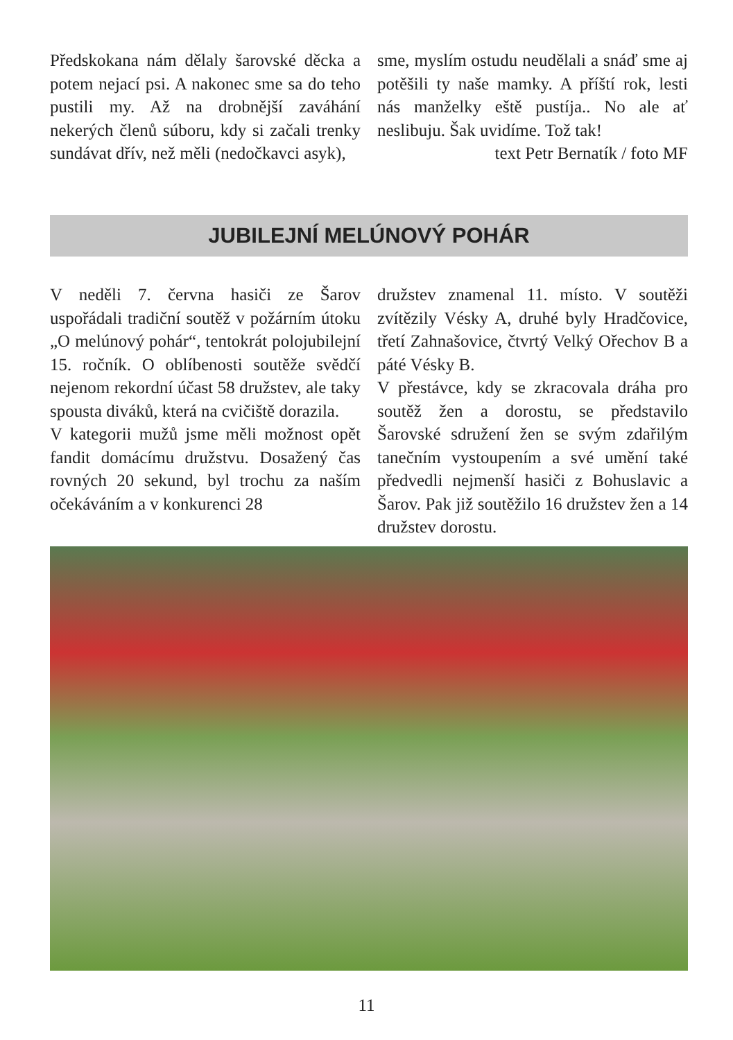Předskokana nám dělaly šarovské děcka a potem nejací psi. A nakonec sme sa do teho pustili my. Až na drobnější zaváhání nekerých členů súboru, kdy si začali trenky sundávat dřív, než měli (nedočkavci asyk),
sme, myslím ostudu neudělali a snáď sme aj potěšili ty naše mamky. A příští rok, lesti nás manželky eště pustíja.. No ale ať neslibuju. Šak uvidíme. Tož tak!
text Petr Bernatík / foto MF
JUBILEJNÍ MELÚNOVÝ POHÁR
V neděli 7. června hasiči ze Šarov uspořádali tradiční soutěž v požárním útoku „O melúnový pohár“, tentokrát polojubilejní 15. ročník. O oblíbenosti soutěže svědčí nejenom rekordní účast 58 družstev, ale taky spousta diváků, která na cvičiště dorazila.
V kategorii mužů jsme měli možnost opět fandit domácímu družstvu. Dosažený čas rovných 20 sekund, byl trochu za naším očekáváním a v konkurenci 28
družstev znamenal 11. místo. V soutěži zvítězily Vésky A, druhé byly Hradčovice, třetí Zahnašovice, čtvrtý Velký Ořechov B a páté Vésky B.
V přestávce, kdy se zkracovala dráha pro soutěž žen a dorostu, se představilo Šarovské sdružení žen se svým zdařilým tanečním vystoupením a své umění také předvedli nejmenší hasiči z Bohuslavic a Šarov. Pak již soutěžilo 16 družstev žen a 14 družstev dorostu.
11